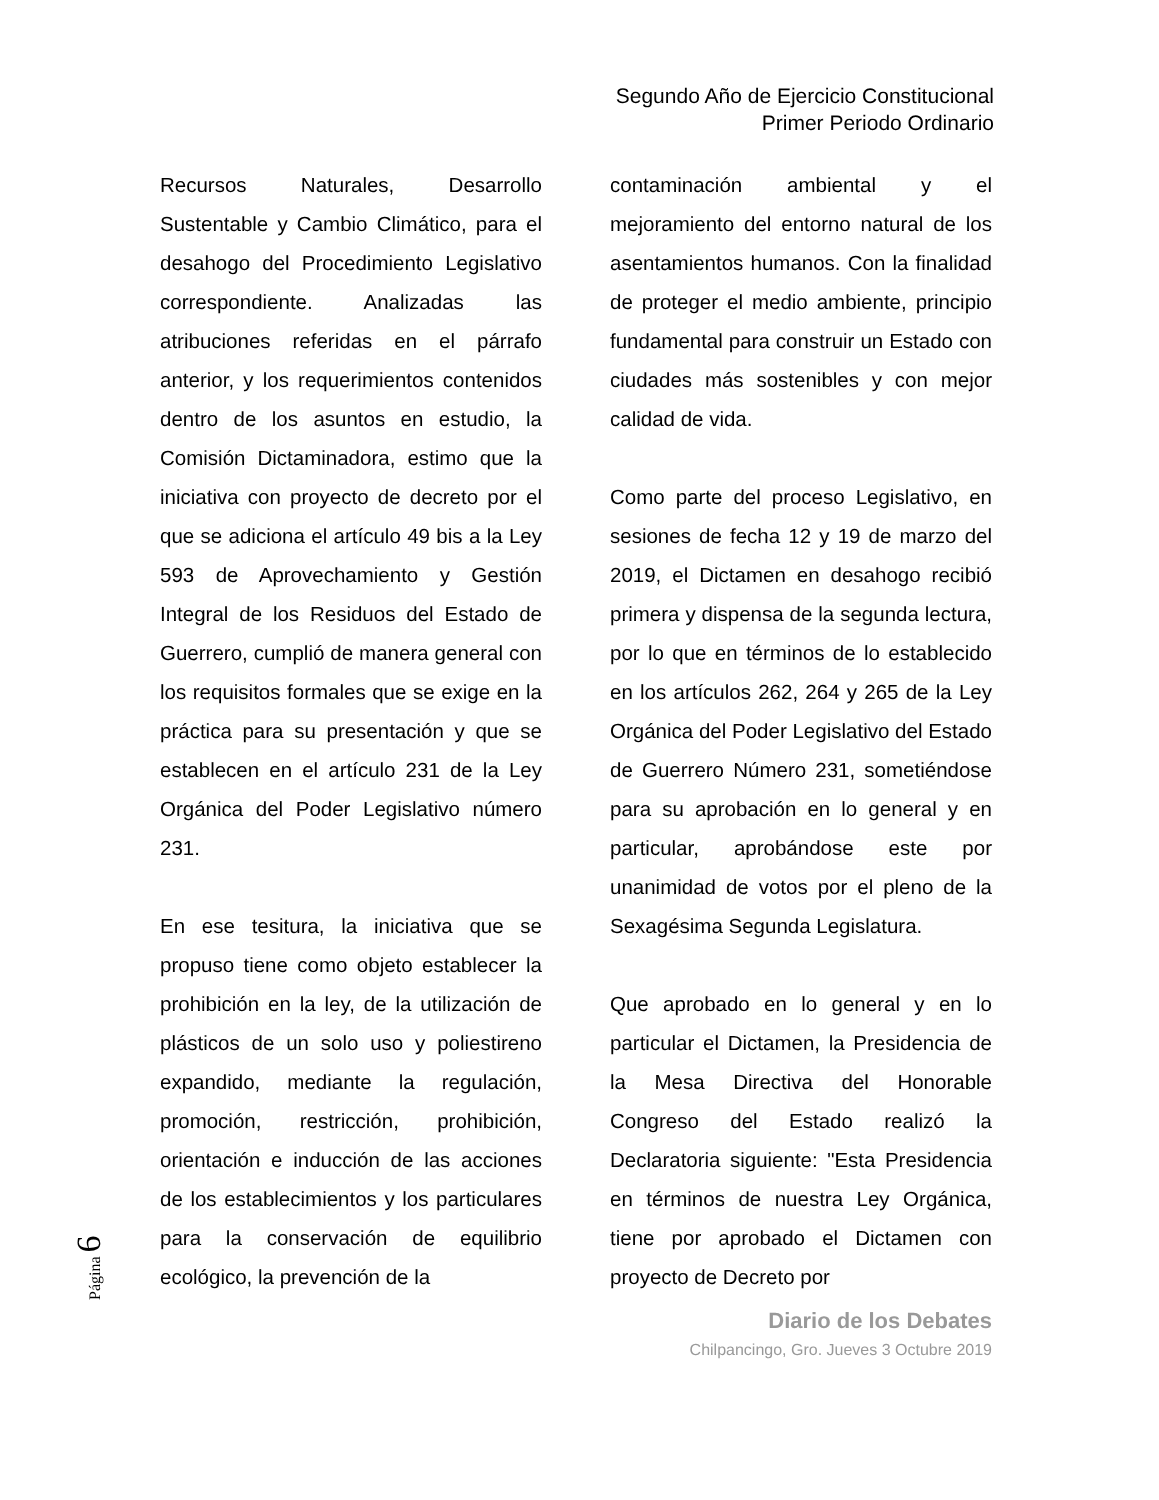Segundo Año de Ejercicio Constitucional
Primer Periodo Ordinario
Recursos Naturales, Desarrollo Sustentable y Cambio Climático, para el desahogo del Procedimiento Legislativo correspondiente. Analizadas las atribuciones referidas en el párrafo anterior, y los requerimientos contenidos dentro de los asuntos en estudio, la Comisión Dictaminadora, estimo que la iniciativa con proyecto de decreto por el que se adiciona el artículo 49 bis a la Ley 593 de Aprovechamiento y Gestión Integral de los Residuos del Estado de Guerrero, cumplió de manera general con los requisitos formales que se exige en la práctica para su presentación y que se establecen en el artículo 231 de la Ley Orgánica del Poder Legislativo número 231.
En ese tesitura, la iniciativa que se propuso tiene como objeto establecer la prohibición en la ley, de la utilización de plásticos de un solo uso y poliestireno expandido, mediante la regulación, promoción, restricción, prohibición, orientación e inducción de las acciones de los establecimientos y los particulares para la conservación de equilibrio ecológico, la prevención de la
contaminación ambiental y el mejoramiento del entorno natural de los asentamientos humanos. Con la finalidad de proteger el medio ambiente, principio fundamental para construir un Estado con ciudades más sostenibles y con mejor calidad de vida.
Como parte del proceso Legislativo, en sesiones de fecha 12 y 19 de marzo del 2019, el Dictamen en desahogo recibió primera y dispensa de la segunda lectura, por lo que en términos de lo establecido en los artículos 262, 264 y 265 de la Ley Orgánica del Poder Legislativo del Estado de Guerrero Número 231, sometiéndose para su aprobación en lo general y en particular, aprobándose este por unanimidad de votos por el pleno de la Sexagésima Segunda Legislatura.
Que aprobado en lo general y en lo particular el Dictamen, la Presidencia de la Mesa Directiva del Honorable Congreso del Estado realizó la Declaratoria siguiente: "Esta Presidencia en términos de nuestra Ley Orgánica, tiene por aprobado el Dictamen con proyecto de Decreto por
Diario de los Debates
Chilpancingo, Gro. Jueves 3 Octubre 2019
Página 6